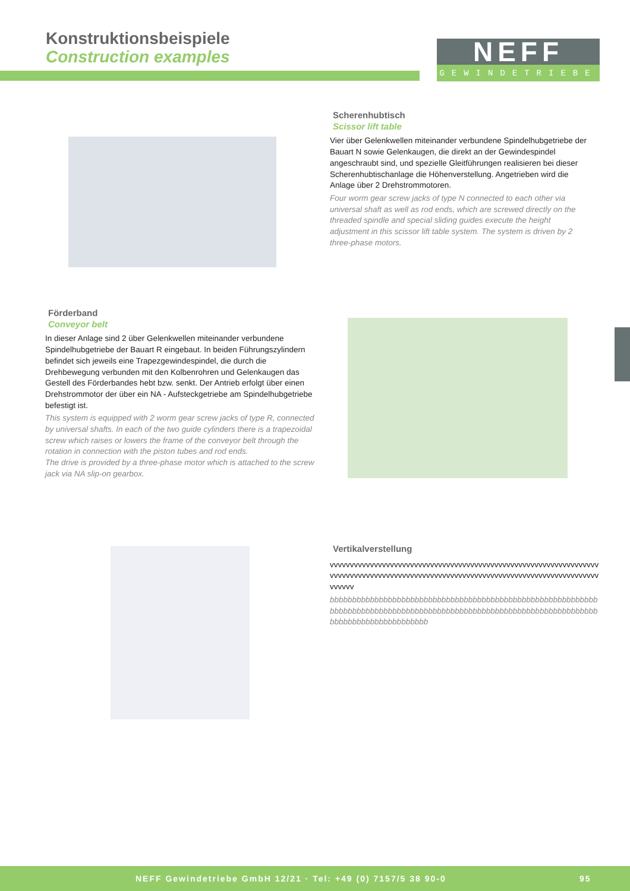Konstruktionsbeispiele
Construction examples
.
GEWINDETRIEBE
NEFF
Scherenhubtisch
Scissor lift table
Vier über Gelenkwellen miteinander verbundene Spindelhubgetriebe der Bauart N sowie Gelenkaugen, die direkt an der Gewindespindel angeschraubt sind, und spezielle Gleitführungen realisieren bei dieser Scherenhubtischanlage die Höhenverstellung. Angetrieben wird die Anlage über 2 Drehstrommotoren.
Four worm gear screw jacks of type N connected to each other via universal shaft as well as rod ends, which are screwed directly on the threaded spindle and special sliding guides execute the height adjustment in this scissor lift table system. The system is driven by 2 three-phase motors.
Förderband
Conveyor belt
In dieser Anlage sind 2 über Gelenkwellen miteinander verbundene Spindelhubgetriebe der Bauart R eingebaut. In beiden Führungszylin­dern befindet sich jeweils eine Trapezgewindespindel, die durch die Drehbewegung verbunden mit den Kolbenrohren und Gelenkaugen das Gestell des Förderbandes hebt bzw. senkt. Der Antrieb erfolgt über einen Drehstrommotor der über ein NA - Aufsteckgetriebe am Spindelhubgetriebe befestigt ist.
This system is equipped with 2 worm gear screw jacks of type R, connected by universal shafts. In each of the two guide cylinders there is a trapezoidal screw which raises or lowers the frame of the conveyor belt through the rotation in connection with the piston tubes and rod ends.
The drive is provided by a three-phase motor which is attached to the screw jack via NA slip-on gearbox.
Vertikalverstellung
vvvvvvvvvvvvvvvvvvvvvvvvvvvvvvvvvvvvvvvvvvvvvvvvvvvvvvvvvvvvvvvvvvvvvvvvvvvvvvvvvvvvvvvvvvvvvvvvvvvvvvvvvvvvvvvvvvvvvvvvvvvvvvvvvvvvvvvvvvvv
bbbbbbbbbbbbbbbbbbbbbbbbbbbbbbbbbbbbbbbbbbbbbbbbbbbbbbbbbbbbbbbbbbbbbbbbbbbbbbbbbbbbbbbbbbbbbbbbbbbbbbbbbbbbbbbbbbbbbbbbbbbbbbbbbbbbbbbbbbbbbb
NEFF Gewindetriebe GmbH 12/21 · Tel: +49 (0) 7157/5 38 90-0 95